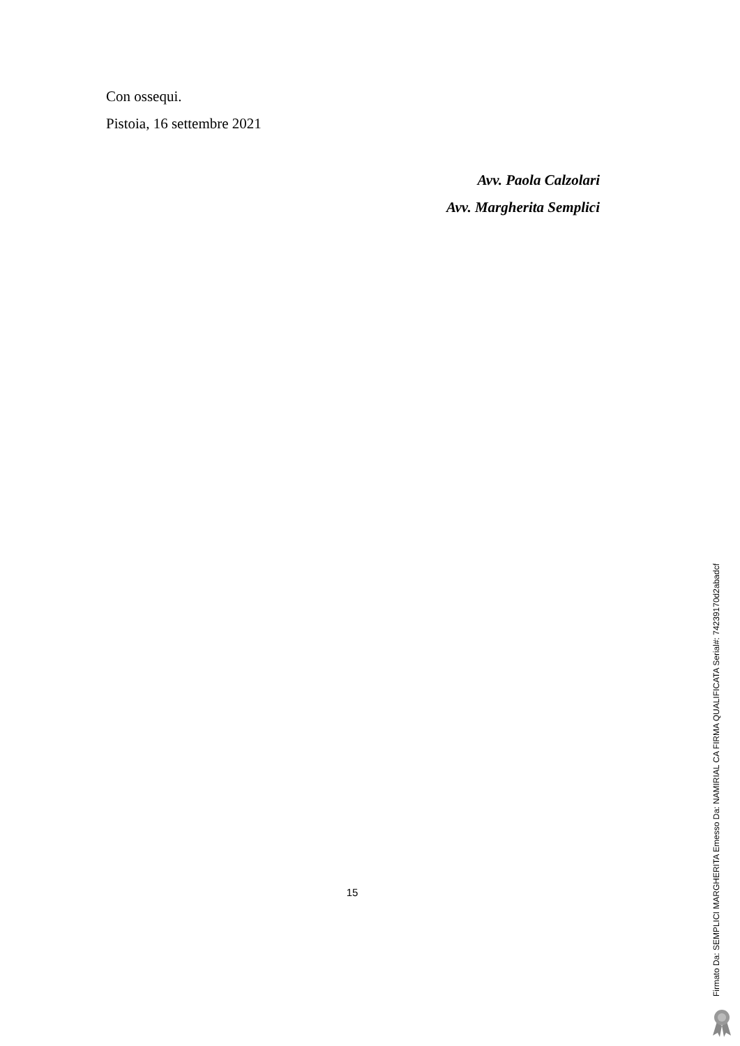Con ossequi.
Pistoia, 16 settembre 2021
Avv. Paola Calzolari
Avv. Margherita Semplici
15
Firmato Da: SEMPLICI MARGHERITA Emesso Da: NAMIRIAL CA FIRMA QUALIFICATA Serial#: 74239170d2abadcf